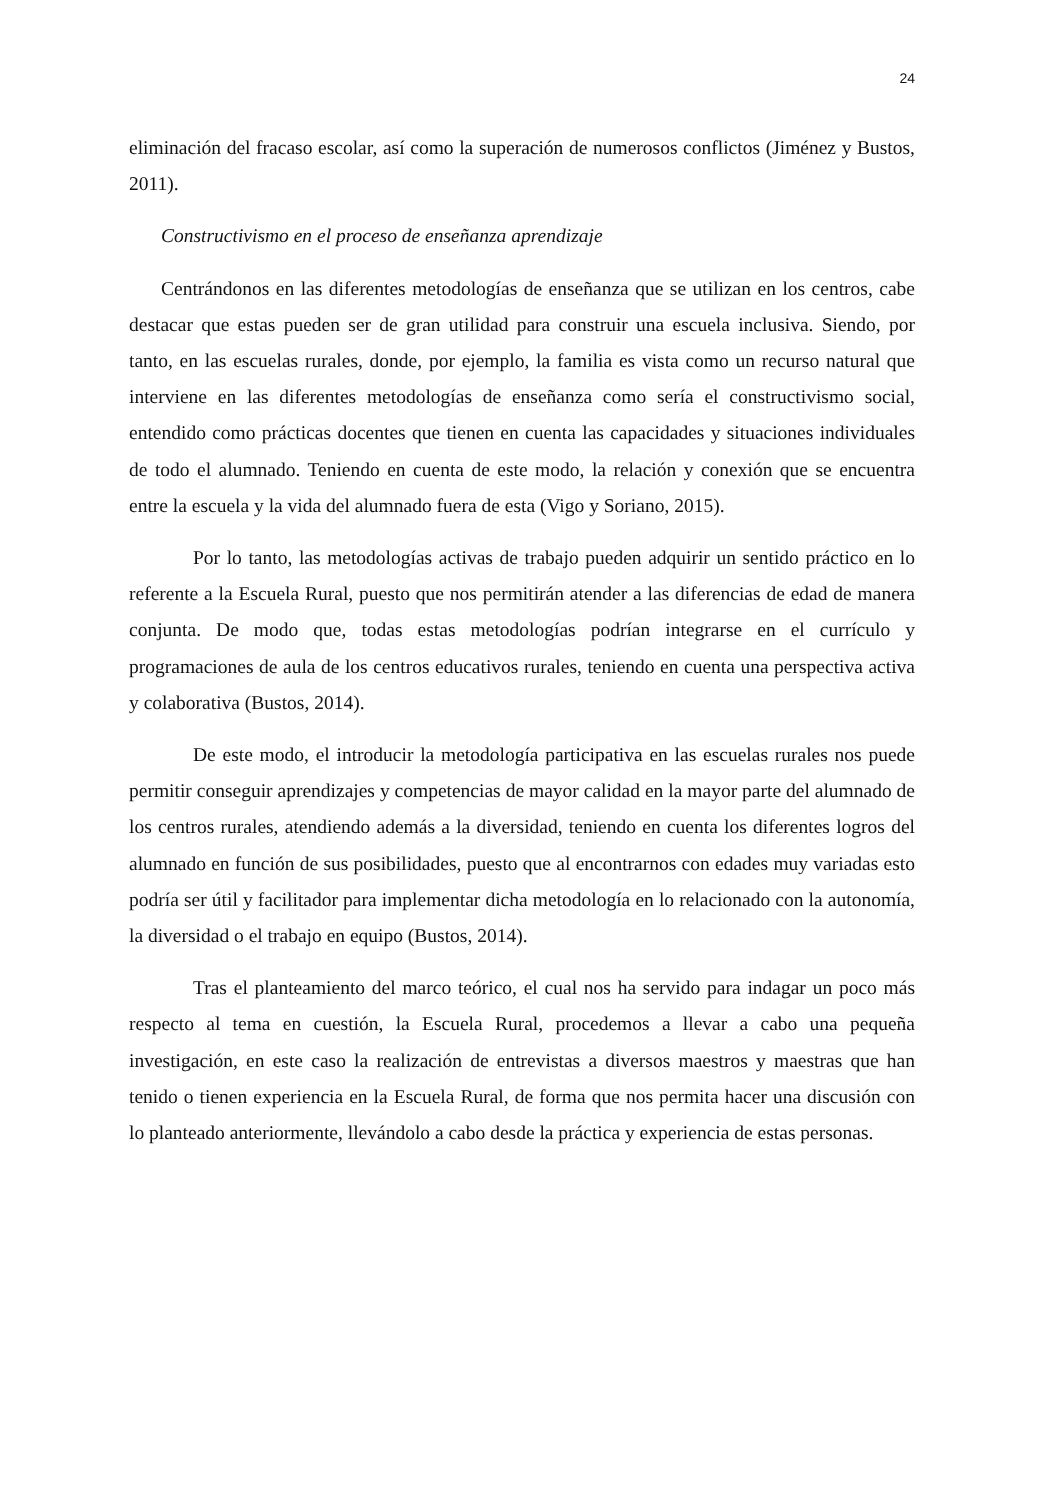24
eliminación del fracaso escolar, así como la superación de numerosos conflictos (Jiménez y Bustos, 2011).
Constructivismo en el proceso de enseñanza aprendizaje
Centrándonos en las diferentes metodologías de enseñanza que se utilizan en los centros, cabe destacar que estas pueden ser de gran utilidad para construir una escuela inclusiva. Siendo, por tanto, en las escuelas rurales, donde, por ejemplo, la familia es vista como un recurso natural que interviene en las diferentes metodologías de enseñanza como sería el constructivismo social, entendido como prácticas docentes que tienen en cuenta las capacidades y situaciones individuales de todo el alumnado. Teniendo en cuenta de este modo, la relación y conexión que se encuentra entre la escuela y la vida del alumnado fuera de esta (Vigo y Soriano, 2015).
Por lo tanto, las metodologías activas de trabajo pueden adquirir un sentido práctico en lo referente a la Escuela Rural, puesto que nos permitirán atender a las diferencias de edad de manera conjunta. De modo que, todas estas metodologías podrían integrarse en el currículo y programaciones de aula de los centros educativos rurales, teniendo en cuenta una perspectiva activa y colaborativa (Bustos, 2014).
De este modo, el introducir la metodología participativa en las escuelas rurales nos puede permitir conseguir aprendizajes y competencias de mayor calidad en la mayor parte del alumnado de los centros rurales, atendiendo además a la diversidad, teniendo en cuenta los diferentes logros del alumnado en función de sus posibilidades, puesto que al encontrarnos con edades muy variadas esto podría ser útil y facilitador para implementar dicha metodología en lo relacionado con la autonomía, la diversidad o el trabajo en equipo (Bustos, 2014).
Tras el planteamiento del marco teórico, el cual nos ha servido para indagar un poco más respecto al tema en cuestión, la Escuela Rural, procedemos a llevar a cabo una pequeña investigación, en este caso la realización de entrevistas a diversos maestros y maestras que han tenido o tienen experiencia en la Escuela Rural, de forma que nos permita hacer una discusión con lo planteado anteriormente, llevándolo a cabo desde la práctica y experiencia de estas personas.